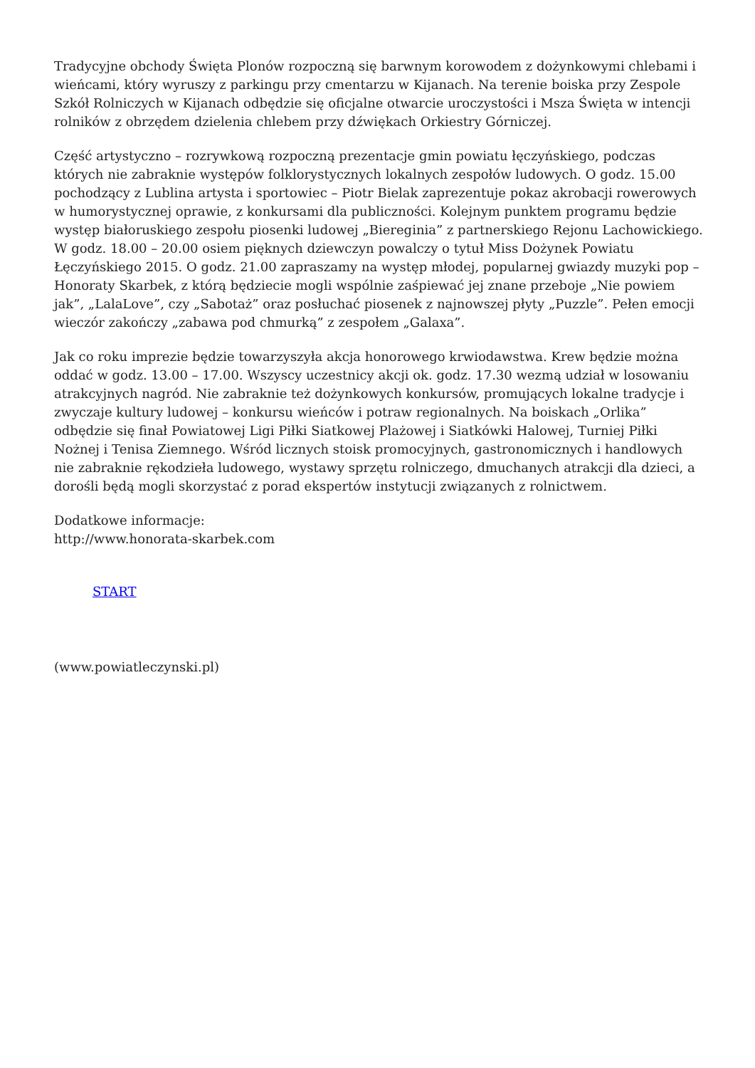Tradycyjne obchody Święta Plonów rozpoczną się barwnym korowodem z dożynkowymi chlebami i wieńcami, który wyruszy z parkingu przy cmentarzu w Kijanach. Na terenie boiska przy Zespole Szkół Rolniczych w Kijanach odbędzie się oficjalne otwarcie uroczystości i Msza Święta w intencji rolników z obrzędem dzielenia chlebem przy dźwiękach Orkiestry Górniczej.
Część artystyczno – rozrywkową rozpoczną prezentacje gmin powiatu łęczyńskiego, podczas których nie zabraknie występów folklorystycznych lokalnych zespołów ludowych. O godz. 15.00 pochodzący z Lublina artysta i sportowiec – Piotr Bielak zaprezentuje pokaz akrobacji rowerowych w humorystycznej oprawie, z konkursami dla publiczności. Kolejnym punktem programu będzie występ białoruskiego zespołu piosenki ludowej „Biereginia” z partnerskiego Rejonu Lachowickiego. W godz. 18.00 – 20.00 osiem pięknych dziewczyn powalczy o tytuł Miss Dożynek Powiatu Łęczyńskiego 2015. O godz. 21.00 zapraszamy na występ młodej, popularnej gwiazdy muzyki pop – Honoraty Skarbek, z którą będziecie mogli wspólnie zaśpiewać jej znane przeboje „Nie powiem jak”, „LalaLove”, czy „Sabotaż” oraz posłuchać piosenek z najnowszej płyty „Puzzle”. Pełen emocji wieczór zakończy „zabawa pod chmurką” z zespołem „Galaxa”.
Jak co roku imprezie będzie towarzyszyła akcja honorowego krwiodawstwa. Krew będzie można oddać w godz. 13.00 – 17.00. Wszyscy uczestnicy akcji ok. godz. 17.30 wezmą udział w losowaniu atrakcyjnych nagród. Nie zabraknie też dożynkowych konkursów, promujących lokalne tradycje i zwyczaje kultury ludowej – konkursu wieńców i potraw regionalnych. Na boiskach „Orlika” odbędzie się finał Powiatowej Ligi Piłki Siatkowej Plażowej i Siatkówki Halowej, Turniej Piłki Nożnej i Tenisa Ziemnego. Wśród licznych stoisk promocyjnych, gastronomicznych i handlowych nie zabraknie rękodzieła ludowego, wystawy sprzętu rolniczego, dmuchanych atrakcji dla dzieci, a dorośli będą mogli skorzystać z porad ekspertów instytucji związanych z rolnictwem.
Dodatkowe informacje:
http://www.honorata-skarbek.com
START
(www.powiatleczynski.pl)